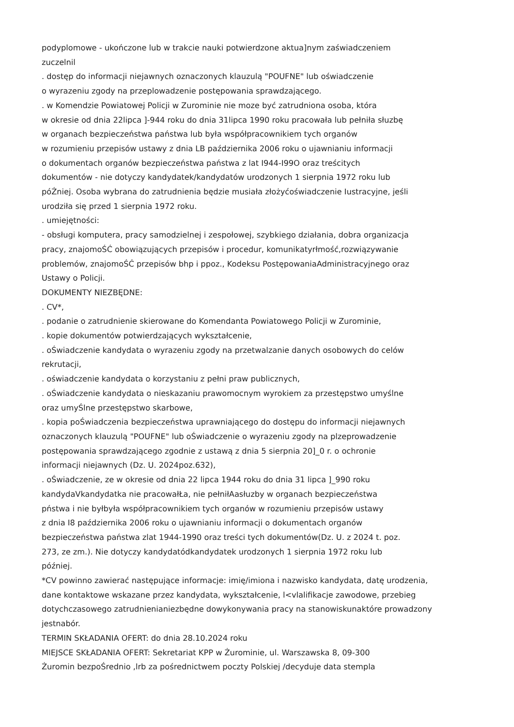podyplomowe - ukończone lub w trakcie nauki potwierdzone aktua]nym zaświadczeniem
zuczelnil
. dostęp do informacji niejawnych oznaczonych klauzulą "POUFNE" lub oświadczenie
o wyrazeniu zgody na przeplowadzenie postępowania sprawdzającego.
. w Komendzie Powiatowej Policji w Zurominie nie moze być zatrudniona osoba, która
w okresie od dnia 22lipca ]-944 roku do dnia 31lipca 1990 roku pracowała lub pełniła słuzbę
w organach bezpieczeństwa państwa lub była współpracownikiem tych organów
w rozumieniu przepisów ustawy z dnia LB października 2006 roku o ujawnianiu informacji
o dokumentach organów bezpieczeństwa państwa z lat I944-I99O oraz treścitych
dokumentów - nie dotyczy kandydatek/kandydatów urodzonych 1 sierpnia 1972 roku lub
póŹniej. Osoba wybrana do zatrudnienia będzie musiała złożyćoświadczenie Iustracyjne, jeśli
urodziła się przed 1 sierpnia 1972 roku.
. umiejętności:
- obsługi komputera, pracy samodzielnej i zespołowej, szybkiego działania, dobra organizacja
pracy, znajomoŚĆ obowiązujących przepisów i procedur, komunikatyrłmość,rozwiązywanie
problemów, znajomoŚĆ przepisów bhp i ppoz., Kodeksu PostępowaniaAdministracyjnego oraz
Ustawy o Policji.
DOKUMENTY NIEZBĘDNE:
. CV*,
. podanie o zatrudnienie skierowane do Komendanta Powiatowego Policji w Zurominie,
. kopie dokumentów potwierdzających wykształcenie,
. oŚwiadczenie kandydata o wyrazeniu zgody na przetwalzanie danych osobowych do celów
rekrutacji,
. oświadczenie kandydata o korzystaniu z pełni praw publicznych,
. oŚwiadczenie kandydata o nieskazaniu prawomocnym wyrokiem za przestępstwo umyślne
oraz umyŚlne przestępstwo skarbowe,
. kopia poŚwiadczenia bezpieczeństwa uprawniającego do dostępu do informacji niejawnych
oznaczonych klauzulą "POUFNE" lub oŚwiadczenie o wyrazeniu zgody na plzeprowadzenie
postępowania sprawdzającego zgodnie z ustawą z dnia 5 sierpnia 20]_0 r. o ochronie
informacji niejawnych (Dz. U. 2024poz.632),
. oŚwiadczenie, ze w okresie od dnia 22 lipca 1944 roku do dnia 31 lipca ]_990 roku
kandydaVkandydatka nie pracowałŁa, nie pełniłAasłuzby w organach bezpieczeństwa
pństwa i nie byłbyła współpracownikiem tych organów w rozumieniu przepisów ustawy
z dnia I8 października 2006 roku o ujawnianiu informacji o dokumentach organów
bezpieczeństwa państwa zlat 1944-1990 oraz treści tych dokumentów(Dz. U. z 2024 t. poz.
273, ze zm.). Nie dotyczy kandydatódkandydatek urodzonych 1 sierpnia 1972 roku lub
później.
*CV powinno zawierać następujące informacje: imię/imiona i nazwisko kandydata, datę urodzenia,
dane kontaktowe wskazane przez kandydata, wykształcenie, l<vlalifikacje zawodowe, przebieg
dotychczasowego zatrudnienianiezbędne dowykonywania pracy na stanowiskunaktóre prowadzony
jestnabór.
TERMIN SKŁADANIA OFERT: do dnia 28.10.2024 roku
MIEJSCE SKŁADANIA OFERT: Sekretariat KPP w Żurominie, ul. Warszawska 8, 09-300
Żuromin bezpoŚrednio ,lrb za pośrednictwem poczty Polskiej /decyduje data stempla